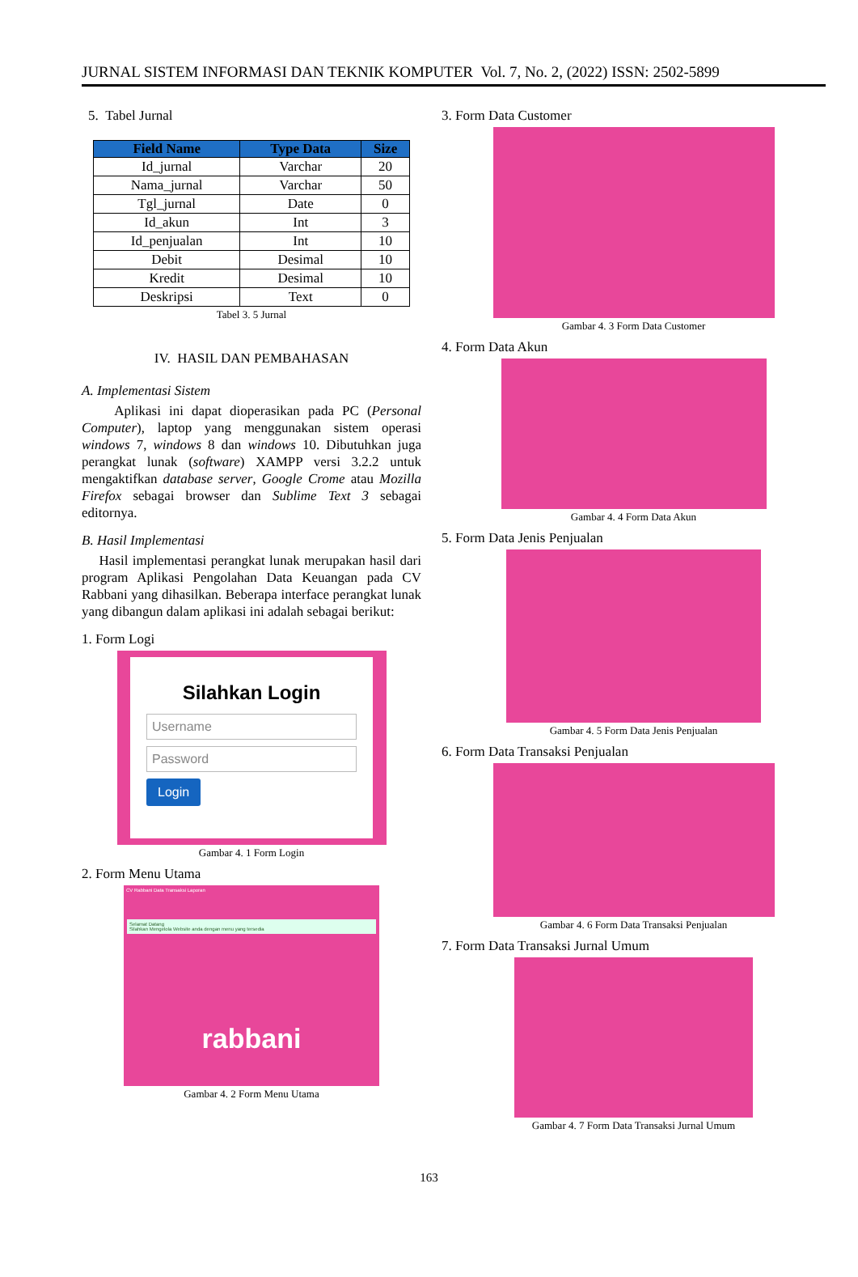JURNAL SISTEM INFORMASI DAN TEKNIK KOMPUTER Vol. 7, No. 2, (2022) ISSN: 2502-5899
5. Tabel Jurnal
| Field Name | Type Data | Size |
| --- | --- | --- |
| Id_jurnal | Varchar | 20 |
| Nama_jurnal | Varchar | 50 |
| Tgl_jurnal | Date | 0 |
| Id_akun | Int | 3 |
| Id_penjualan | Int | 10 |
| Debit | Desimal | 10 |
| Kredit | Desimal | 10 |
| Deskripsi | Text | 0 |
Tabel 3. 5 Jurnal
IV. HASIL DAN PEMBAHASAN
A. Implementasi Sistem
Aplikasi ini dapat dioperasikan pada PC (Personal Computer), laptop yang menggunakan sistem operasi windows 7, windows 8 dan windows 10. Dibutuhkan juga perangkat lunak (software) XAMPP versi 3.2.2 untuk mengaktifkan database server, Google Crome atau Mozilla Firefox sebagai browser dan Sublime Text 3 sebagai editornya.
B. Hasil Implementasi
Hasil implementasi perangkat lunak merupakan hasil dari program Aplikasi Pengolahan Data Keuangan pada CV Rabbani yang dihasilkan. Beberapa interface perangkat lunak yang dibangun dalam aplikasi ini adalah sebagai berikut:
1. Form Logi
Silahkan Login
Username
Password
Login
Gambar 4. 1 Form Login
2. Form Menu Utama
CV Rabbani Data Transaksi Laporan
Selamat Datang
Silahkan Mengelola Website anda dengan menu yang tersedia
rabbani
Gambar 4. 2 Form Menu Utama
3. Form Data Customer
Gambar 4. 3 Form Data Customer
4. Form Data Akun
Gambar 4. 4 Form Data Akun
5. Form Data Jenis Penjualan
Gambar 4. 5 Form Data Jenis Penjualan
6. Form Data Transaksi Penjualan
Gambar 4. 6 Form Data Transaksi Penjualan
7. Form Data Transaksi Jurnal Umum
Gambar 4. 7 Form Data Transaksi Jurnal Umum
163